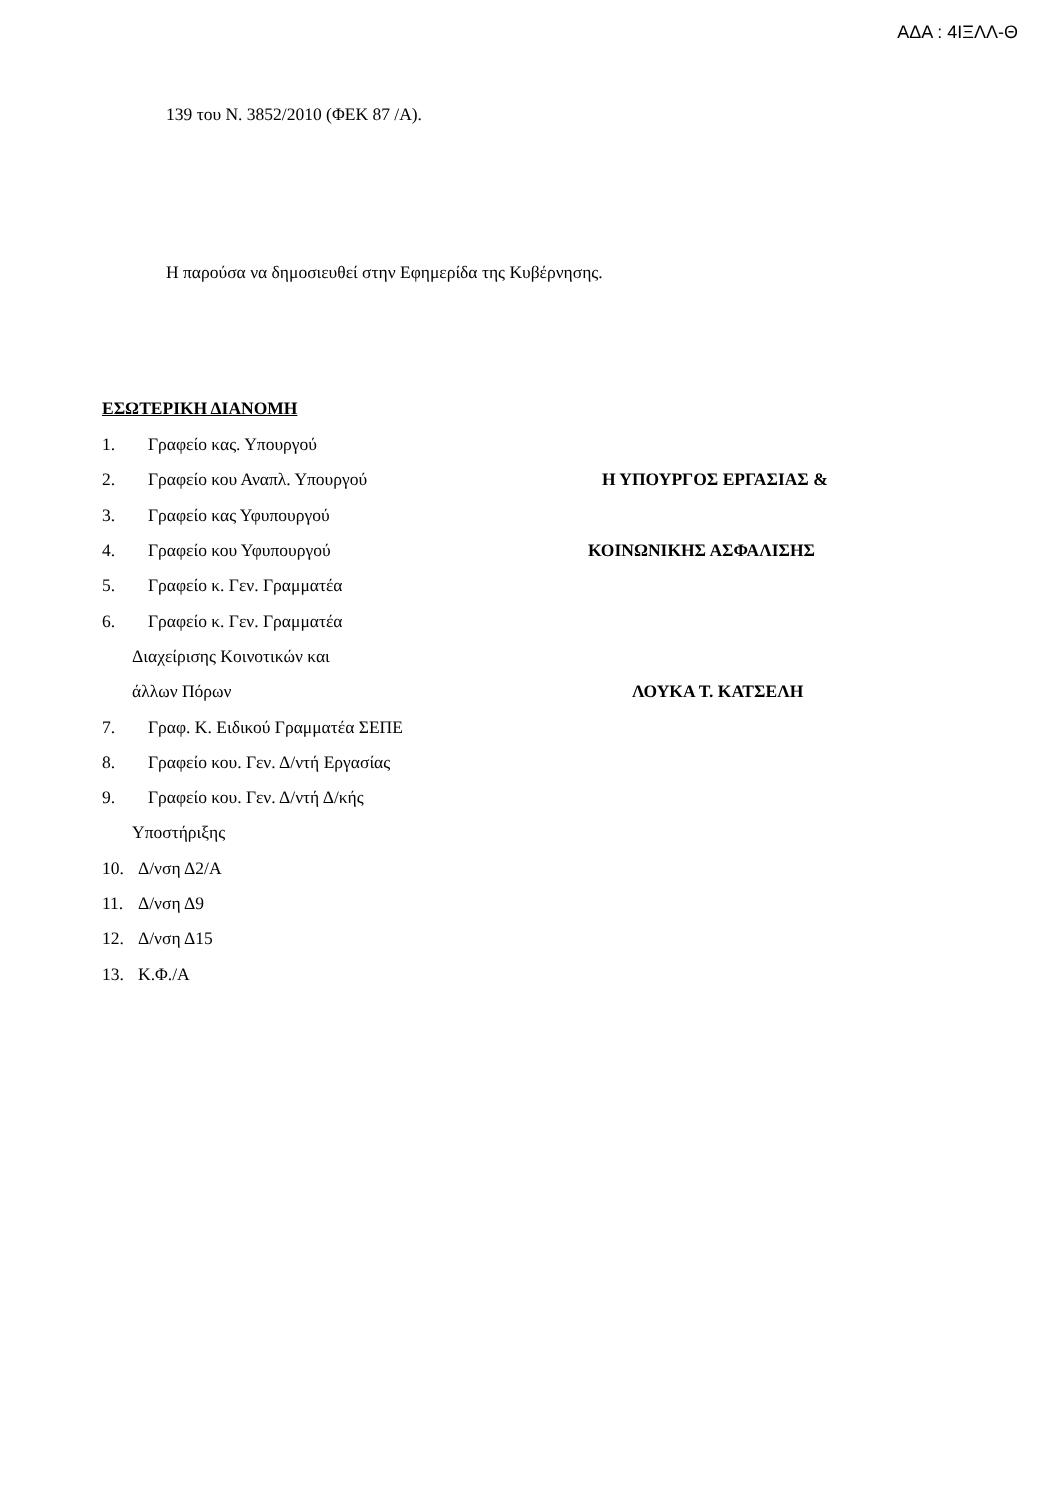ΑΔΑ : 4ΙΞΛΛ-Θ
139 του Ν. 3852/2010 (ΦΕΚ 87 /Α).
Η παρούσα να δημοσιευθεί στην Εφημερίδα της Κυβέρνησης.
ΕΣΩΤΕΡΙΚΗ ΔΙΑΝΟΜΗ
1. Γραφείο κας. Υπουργού
2. Γραφείο κου Αναπλ. Υπουργού Η ΥΠΟΥΡΓΟΣ ΕΡΓΑΣΙΑΣ &
3. Γραφείο κας Υφυπουργού
4. Γραφείο κου Υφυπουργού ΚΟΙΝΩΝΙΚΗΣ ΑΣΦΑΛΙΣΗΣ
5. Γραφείο κ. Γεν. Γραμματέα
6. Γραφείο κ. Γεν. Γραμματέα
Διαχείρισης Κοινοτικών και
άλλων Πόρων ΛΟΥΚΑ Τ. ΚΑΤΣΕΛΗ
7. Γραφ. Κ. Ειδικού Γραμματέα ΣΕΠΕ
8. Γραφείο κου. Γεν. Δ/ντή Εργασίας
9. Γραφείο κου. Γεν. Δ/ντή Δ/κής
Υποστήριξης
10. Δ/νση Δ2/Α
11. Δ/νση Δ9
12. Δ/νση Δ15
13. Κ.Φ./Α